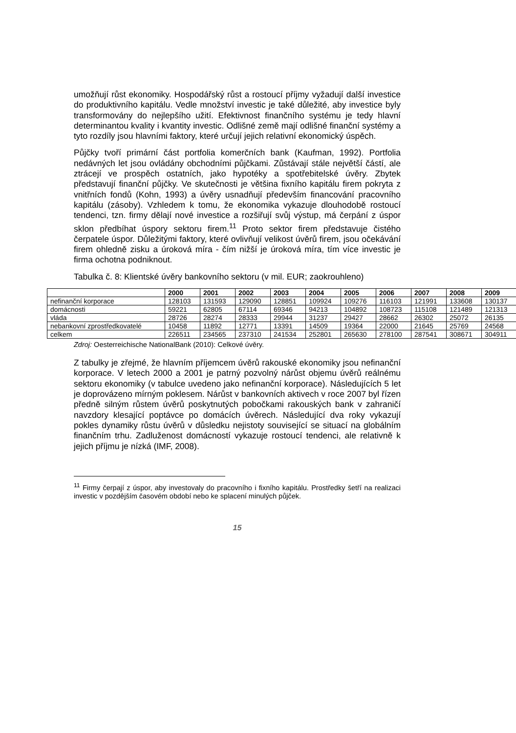umožňují růst ekonomiky. Hospodářský růst a rostoucí příjmy vyžadují další investice do produktivního kapitálu. Vedle množství investic je také důležité, aby investice byly transformovány do nejlepšího užití. Efektivnost finančního systému je tedy hlavní determinantou kvality i kvantity investic. Odlišné země mají odlišné finanční systémy a tyto rozdíly jsou hlavními faktory, které určují jejich relativní ekonomický úspěch.
Půjčky tvoří primární část portfolia komerčních bank (Kaufman, 1992). Portfolia nedávných let jsou ovládány obchodními půjčkami. Zůstávají stále největší částí, ale ztrácejí ve prospěch ostatních, jako hypotéky a spotřebitelské úvěry. Zbytek představují finanční půjčky. Ve skutečnosti je většina fixního kapitálu firem pokryta z vnitřních fondů (Kohn, 1993) a úvěry usnadňují především financování pracovního kapitálu (zásoby). Vzhledem k tomu, že ekonomika vykazuje dlouhodobě rostoucí tendenci, tzn. firmy dělají nové investice a rozšiřují svůj výstup, má čerpání z úspor sklon předbíhat úspory sektoru firem.<sup>11</sup> Proto sektor firem představuje čistého čerpatele úspor. Důležitými faktory, které ovlivňují velikost úvěrů firem, jsou očekávání firem ohledně zisku a úroková míra - čím nižší je úroková míra, tím více investic je firma ochotna podniknout.
Tabulka č. 8: Klientské úvěry bankovního sektoru (v mil. EUR; zaokrouhleno)
| | 2000 | 2001 | 2002 | 2003 | 2004 | 2005 | 2006 | 2007 | 2008 | 2009 |
| --- | --- | --- | --- | --- | --- | --- | --- | --- | --- | --- |
| nefinanční korporace | 128103 | 131593 | 129090 | 128851 | 109924 | 109276 | 116103 | 121991 | 133608 | 130137 |
| domácnosti | 59221 | 62805 | 67114 | 69346 | 94213 | 104892 | 108723 | 115108 | 121489 | 121313 |
| vláda | 28726 | 28274 | 28333 | 29944 | 31237 | 29427 | 28662 | 26302 | 25072 | 26135 |
| nebankovní zprostředkovatelé | 10458 | 11892 | 12771 | 13391 | 14509 | 19364 | 22000 | 21645 | 25769 | 24568 |
| celkem | 226511 | 234565 | 237310 | 241534 | 252801 | 265630 | 278100 | 287541 | 308671 | 304911 |
Zdroj: Oesterreichische NationalBank (2010): Celkové úvěry.
Z tabulky je zřejmé, že hlavním příjemcem úvěrů rakouské ekonomiky jsou nefinanční korporace. V letech 2000 a 2001 je patrný pozvolný nárůst objemu úvěrů reálnému sektoru ekonomiky (v tabulce uvedeno jako nefinanční korporace). Následujících 5 let je doprovázeno mírným poklesem. Nárůst v bankovních aktivech v roce 2007 byl řízen předně silným růstem úvěrů poskytnutých pobočkami rakouských bank v zahraničí navzdory klesající poptávce po domácích úvěrech. Následující dva roky vykazují pokles dynamiky růstu úvěrů v důsledku nejistoty související se situací na globálním finančním trhu. Zadluženost domácností vykazuje rostoucí tendenci, ale relativně k jejich příjmu je nízká (IMF, 2008).
<sup>11</sup> Firmy čerpají z úspor, aby investovaly do pracovního i fixního kapitálu. Prostředky šetří na realizaci investic v pozdějším časovém období nebo ke splacení minulých půjček.
15